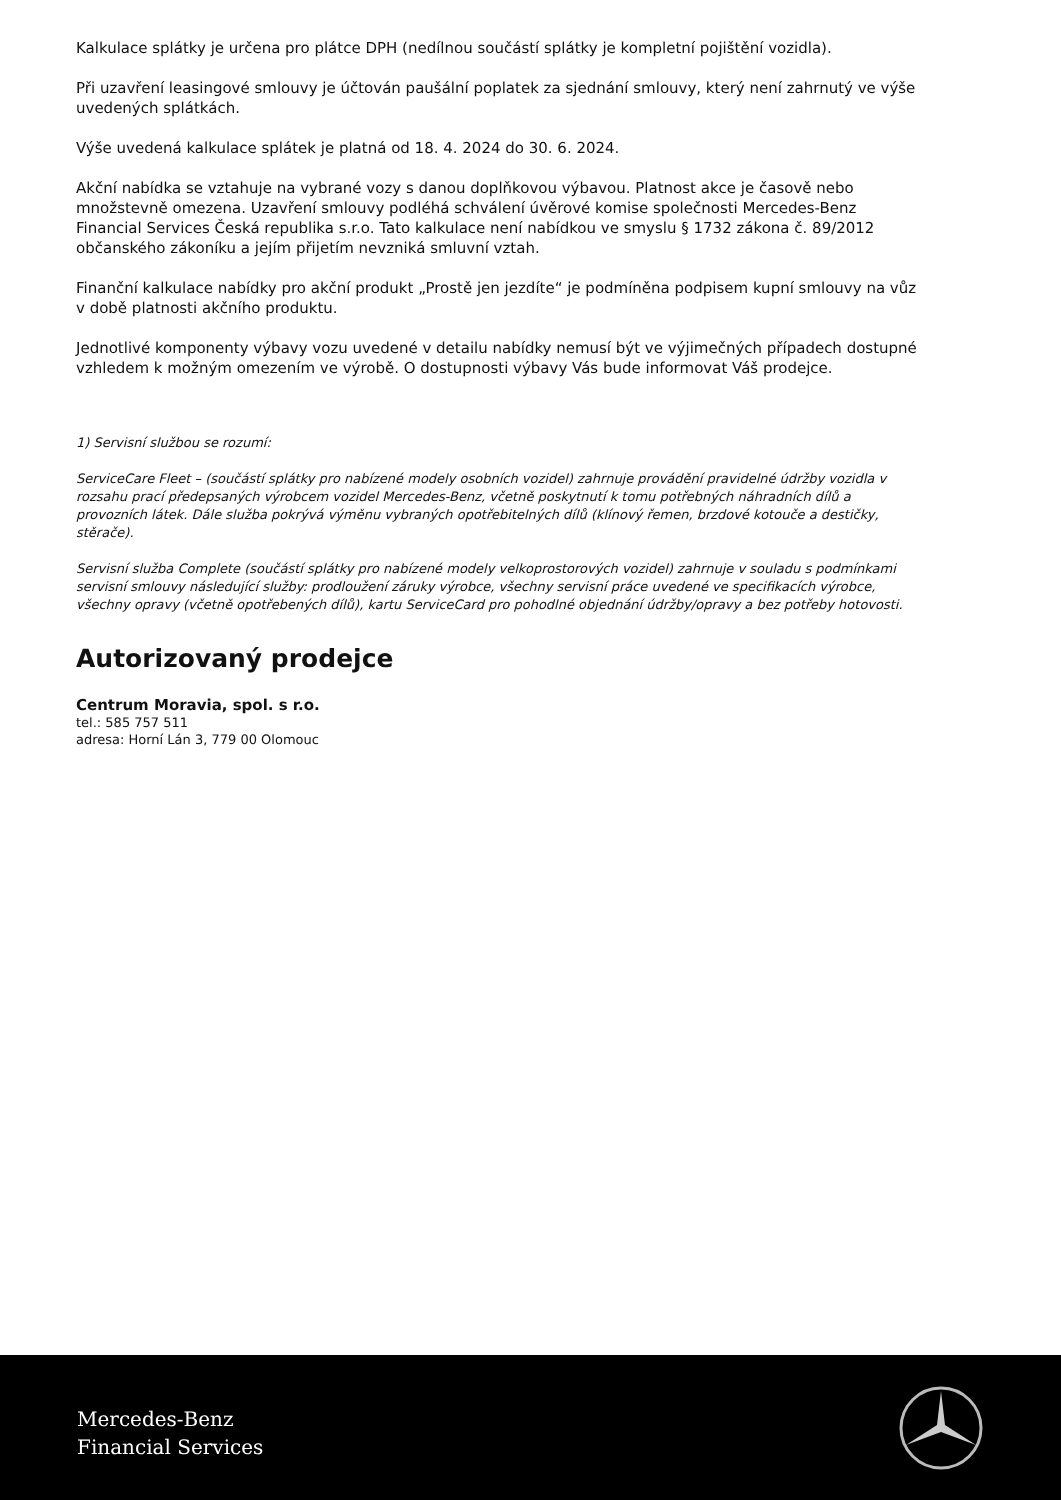Kalkulace splátky je určena pro plátce DPH (nedílnou součástí splátky je kompletní pojištění vozidla).
Při uzavření leasingové smlouvy je účtován paušální poplatek za sjednání smlouvy, který není zahrnutý ve výše uvedených splátkách.
Výše uvedená kalkulace splátek je platná od 18. 4. 2024 do 30. 6. 2024.
Akční nabídka se vztahuje na vybrané vozy s danou doplňkovou výbavou. Platnost akce je časově nebo množstevně omezena. Uzavření smlouvy podléhá schválení úvěrové komise společnosti Mercedes-Benz Financial Services Česká republika s.r.o. Tato kalkulace není nabídkou ve smyslu § 1732 zákona č. 89/2012 občanského zákoníku a jejím přijetím nevzniká smluvní vztah.
Finanční kalkulace nabídky pro akční produkt „Prostě jen jezdíte“ je podmíněna podpisem kupní smlouvy na vůz v době platnosti akčního produktu.
Jednotlivé komponenty výbavy vozu uvedené v detailu nabídky nemusí být ve výjimečných případech dostupné vzhledem k možným omezením ve výrobě. O dostupnosti výbavy Vás bude informovat Váš prodejce.
1) Servisní službou se rozumí:
ServiceCare Fleet – (součástí splátky pro nabízené modely osobních vozidel) zahrnuje provádění pravidelné údržby vozidla v rozsahu prací předepsaných výrobcem vozidel Mercedes-Benz, včetně poskytnutí k tomu potřebných náhradních dílů a provozních látek. Dále služba pokrývá výměnu vybraných opotřebitelných dílů (klínový řemen, brzdové kotouče a destičky, stěrače).
Servisní služba Complete (součástí splátky pro nabízené modely velkoprostorových vozidel) zahrnuje v souladu s podmínkami servisní smlouvy následující služby: prodloužení záruky výrobce, všechny servisní práce uvedené ve specifikacích výrobce, všechny opravy (včetně opotřebených dílů), kartu ServiceCard pro pohodlné objednání údržby/opravy a bez potřeby hotovosti.
Autorizovaný prodejce
Centrum Moravia, spol. s r.o.
tel.: 585 757 511
adresa: Horní Lán 3, 779 00 Olomouc
Mercedes-Benz
Financial Services